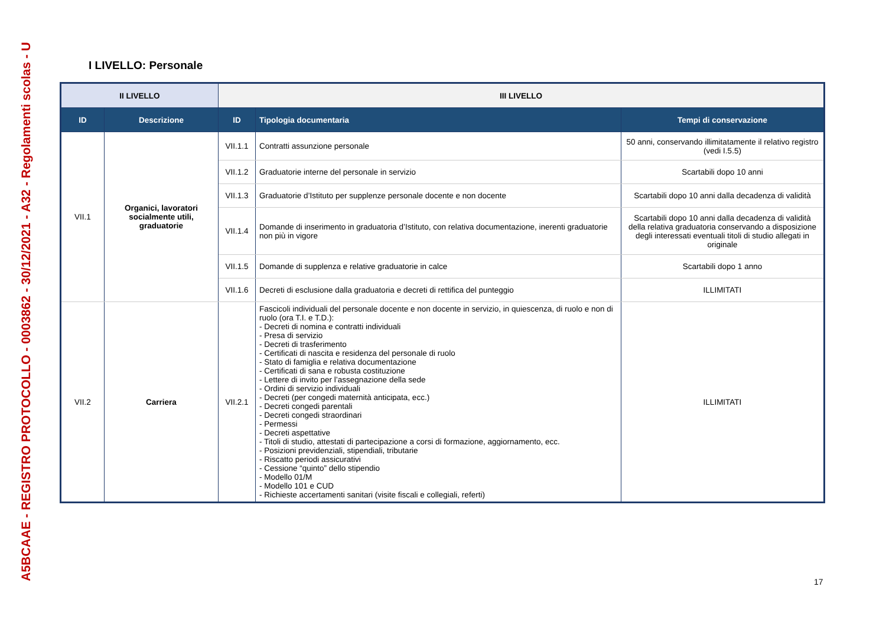A5BCAAE - REGISTRO PROTOCOLLO - 0003862 - 30/12/2021 - A32 - Regolamenti scolas - U
I LIVELLO: Personale
| II LIVELLO | | III LIVELLO | | |
| --- | --- | --- | --- | --- |
| ID | Descrizione | ID | Tipologia documentaria | Tempi di conservazione |
| VII.1 | Organici, lavoratori socialmente utili, graduatorie | VII.1.1 | Contratti assunzione personale | 50 anni, conservando illimitatamente il relativo registro (vedi I.5.5) |
| | | VII.1.2 | Graduatorie interne del personale in servizio | Scartabili dopo 10 anni |
| | | VII.1.3 | Graduatorie d’Istituto per supplenze personale docente e non docente | Scartabili dopo 10 anni dalla decadenza di validità |
| | | VII.1.4 | Domande di inserimento in graduatoria d’Istituto, con relativa documentazione, inerenti graduatorie non più in vigore | Scartabili dopo 10 anni dalla decadenza di validità della relativa graduatoria conservando a disposizione degli interessati eventuali titoli di studio allegati in originale |
| | | VII.1.5 | Domande di supplenza e relative graduatorie in calce | Scartabili dopo 1 anno |
| | | VII.1.6 | Decreti di esclusione dalla graduatoria e decreti di rettifica del punteggio | ILLIMITATI |
| VII.2 | Carriera | VII.2.1 | Fascicoli individuali del personale docente e non docente in servizio, in quiescenza, di ruolo e non di ruolo (ora T.I. e T.D.): - Decreti di nomina e contratti individuali - Presa di servizio - Decreti di trasferimento - Certificati di nascita e residenza del personale di ruolo - Stato di famiglia e relativa documentazione - Certificati di sana e robusta costituzione - Lettere di invito per l’assegnazione della sede - Ordini di servizio individuali - Decreti (per congedi maternità anticipata, ecc.) - Decreti congedi parentali - Decreti congedi straordinari - Permessi - Decreti aspettative - Titoli di studio, attestati di partecipazione a corsi di formazione, aggiornamento, ecc. - Posizioni previdenziali, stipendiali, tributarie - Riscatto periodi assicurativi - Cessione “quinto” dello stipendio - Modello 01/M - Modello 101 e CUD - Richieste accertamenti sanitari (visite fiscali e collegiali, referti) | ILLIMITATI |
17